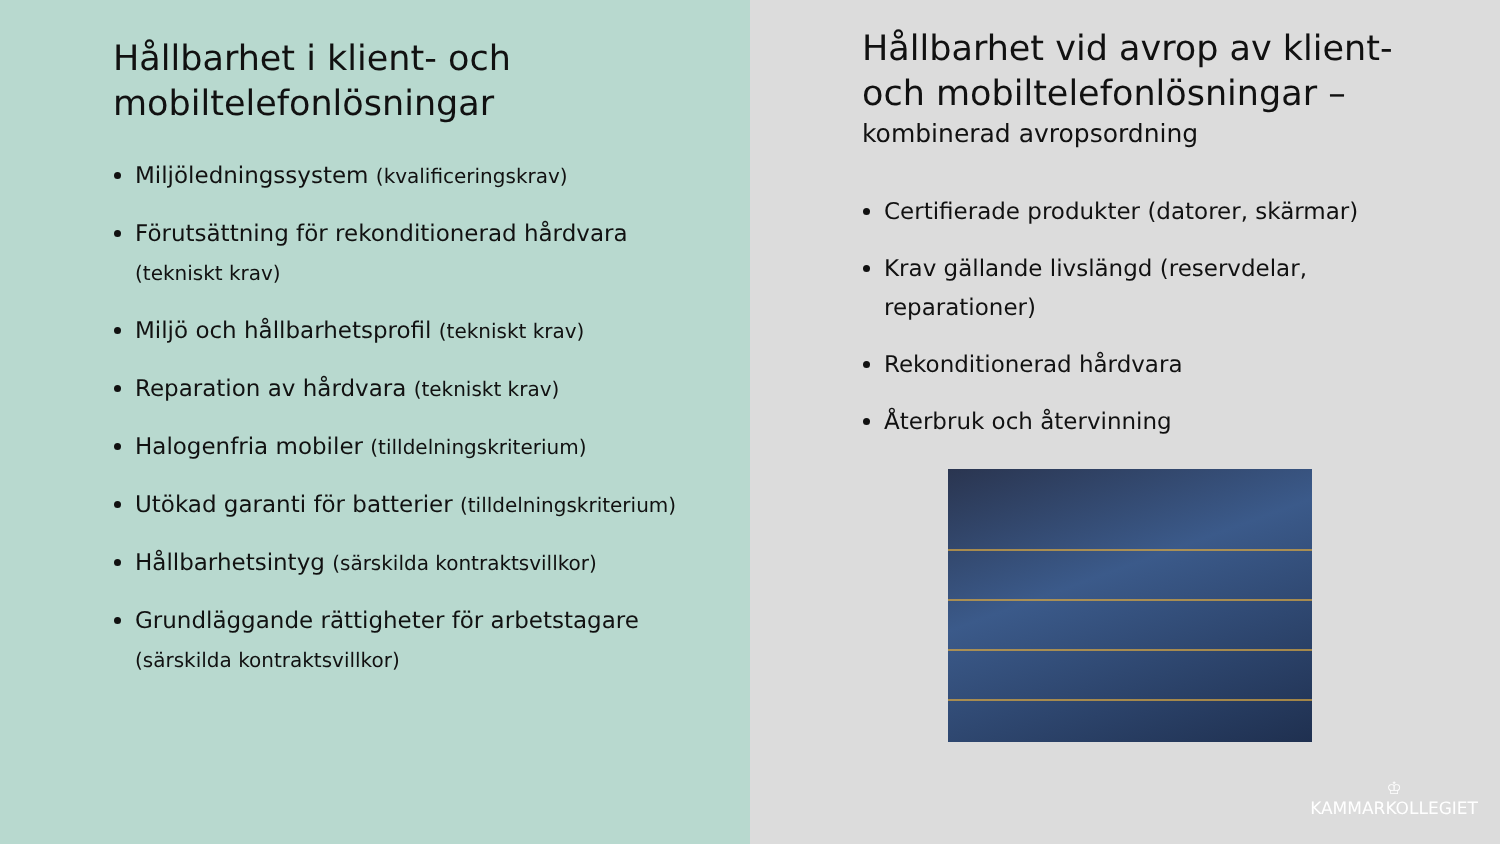Hållbarhet i klient- och mobiltelefonlösningar
Miljöledningssystem (kvalificeringskrav)
Förutsättning för rekonditionerad hårdvara (tekniskt krav)
Miljö och hållbarhetsprofil (tekniskt krav)
Reparation av hårdvara (tekniskt krav)
Halogenfria mobiler (tilldelningskriterium)
Utökad garanti för batterier (tilldelningskriterium)
Hållbarhetsintyg (särskilda kontraktsvillkor)
Grundläggande rättigheter för arbetstagare (särskilda kontraktsvillkor)
Hållbarhet vid avrop av klient- och mobiltelefonlösningar –
kombinerad avropsordning
Certifierade produkter (datorer, skärmar)
Krav gällande livslängd (reservdelar, reparationer)
Rekonditionerad hårdvara
Återbruk och återvinning
♔
KAMMARKOLLEGIET